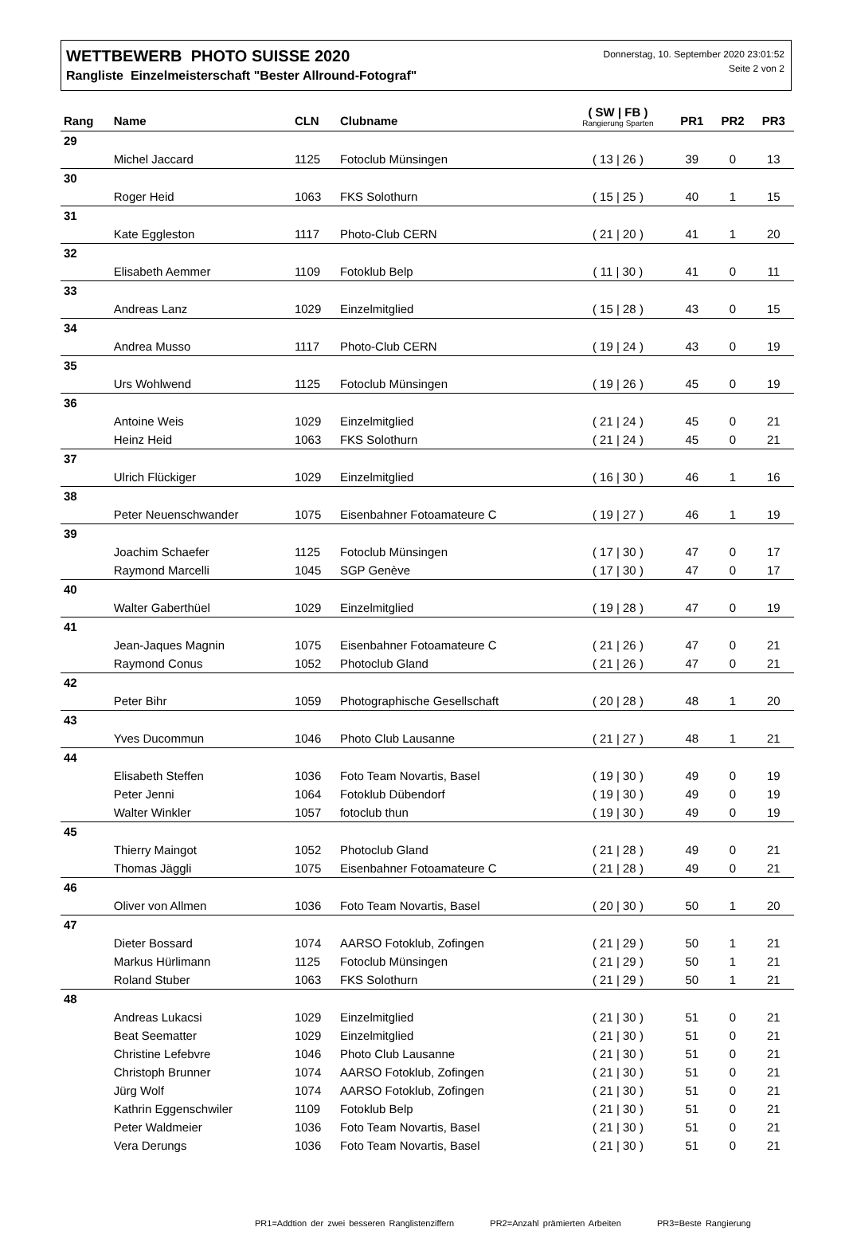WETTBEWERB PHOTO SUISSE 2020
Rangliste Einzelmeisterschaft "Bester Allround-Fotograf"
Donnerstag, 10. September 2020 23:01:52
Seite 2 von 2
| Rang | Name | CLN | Clubname | ( SW / FB ) Rangierung Sparten | PR1 | PR2 | PR3 |
| --- | --- | --- | --- | --- | --- | --- | --- |
| 29 | | | | | | | |
| | Michel Jaccard | 1125 | Fotoclub Münsingen | ( 13 / 26 ) | 39 | 0 | 13 |
| 30 | | | | | | | |
| | Roger Heid | 1063 | FKS Solothurn | ( 15 / 25 ) | 40 | 1 | 15 |
| 31 | | | | | | | |
| | Kate Eggleston | 1117 | Photo-Club CERN | ( 21 / 20 ) | 41 | 1 | 20 |
| 32 | | | | | | | |
| | Elisabeth Aemmer | 1109 | Fotoklub Belp | ( 11 / 30 ) | 41 | 0 | 11 |
| 33 | | | | | | | |
| | Andreas Lanz | 1029 | Einzelmitglied | ( 15 / 28 ) | 43 | 0 | 15 |
| 34 | | | | | | | |
| | Andrea Musso | 1117 | Photo-Club CERN | ( 19 / 24 ) | 43 | 0 | 19 |
| 35 | | | | | | | |
| | Urs Wohlwend | 1125 | Fotoclub Münsingen | ( 19 / 26 ) | 45 | 0 | 19 |
| 36 | | | | | | | |
| | Antoine Weis | 1029 | Einzelmitglied | ( 21 / 24 ) | 45 | 0 | 21 |
| | Heinz Heid | 1063 | FKS Solothurn | ( 21 / 24 ) | 45 | 0 | 21 |
| 37 | | | | | | | |
| | Ulrich Flückiger | 1029 | Einzelmitglied | ( 16 / 30 ) | 46 | 1 | 16 |
| 38 | | | | | | | |
| | Peter Neuenschwander | 1075 | Eisenbahner Fotoamateure C | ( 19 / 27 ) | 46 | 1 | 19 |
| 39 | | | | | | | |
| | Joachim Schaefer | 1125 | Fotoclub Münsingen | ( 17 / 30 ) | 47 | 0 | 17 |
| | Raymond Marcelli | 1045 | SGP Genève | ( 17 / 30 ) | 47 | 0 | 17 |
| 40 | | | | | | | |
| | Walter Gaberthüel | 1029 | Einzelmitglied | ( 19 / 28 ) | 47 | 0 | 19 |
| 41 | | | | | | | |
| | Jean-Jaques Magnin | 1075 | Eisenbahner Fotoamateure C | ( 21 / 26 ) | 47 | 0 | 21 |
| | Raymond Conus | 1052 | Photoclub Gland | ( 21 / 26 ) | 47 | 0 | 21 |
| 42 | | | | | | | |
| | Peter Bihr | 1059 | Photographische Gesellschaft | ( 20 / 28 ) | 48 | 1 | 20 |
| 43 | | | | | | | |
| | Yves Ducommun | 1046 | Photo Club Lausanne | ( 21 / 27 ) | 48 | 1 | 21 |
| 44 | | | | | | | |
| | Elisabeth Steffen | 1036 | Foto Team Novartis, Basel | ( 19 / 30 ) | 49 | 0 | 19 |
| | Peter Jenni | 1064 | Fotoklub Dübendorf | ( 19 / 30 ) | 49 | 0 | 19 |
| | Walter Winkler | 1057 | fotoclub thun | ( 19 / 30 ) | 49 | 0 | 19 |
| 45 | | | | | | | |
| | Thierry Maingot | 1052 | Photoclub Gland | ( 21 / 28 ) | 49 | 0 | 21 |
| | Thomas Jäggli | 1075 | Eisenbahner Fotoamateure C | ( 21 / 28 ) | 49 | 0 | 21 |
| 46 | | | | | | | |
| | Oliver von Allmen | 1036 | Foto Team Novartis, Basel | ( 20 / 30 ) | 50 | 1 | 20 |
| 47 | | | | | | | |
| | Dieter Bossard | 1074 | AARSO Fotoklub, Zofingen | ( 21 / 29 ) | 50 | 1 | 21 |
| | Markus Hürlimann | 1125 | Fotoclub Münsingen | ( 21 / 29 ) | 50 | 1 | 21 |
| | Roland Stuber | 1063 | FKS Solothurn | ( 21 / 29 ) | 50 | 1 | 21 |
| 48 | | | | | | | |
| | Andreas Lukacsi | 1029 | Einzelmitglied | ( 21 / 30 ) | 51 | 0 | 21 |
| | Beat Seematter | 1029 | Einzelmitglied | ( 21 / 30 ) | 51 | 0 | 21 |
| | Christine Lefebvre | 1046 | Photo Club Lausanne | ( 21 / 30 ) | 51 | 0 | 21 |
| | Christoph Brunner | 1074 | AARSO Fotoklub, Zofingen | ( 21 / 30 ) | 51 | 0 | 21 |
| | Jürg Wolf | 1074 | AARSO Fotoklub, Zofingen | ( 21 / 30 ) | 51 | 0 | 21 |
| | Kathrin Eggenschwiler | 1109 | Fotoklub Belp | ( 21 / 30 ) | 51 | 0 | 21 |
| | Peter Waldmeier | 1036 | Foto Team Novartis, Basel | ( 21 / 30 ) | 51 | 0 | 21 |
| | Vera Derungs | 1036 | Foto Team Novartis, Basel | ( 21 / 30 ) | 51 | 0 | 21 |
PR1=Addtion der zwei besseren Ranglistenziffern PR2=Anzahl prämierten Arbeiten PR3=Beste Rangierung